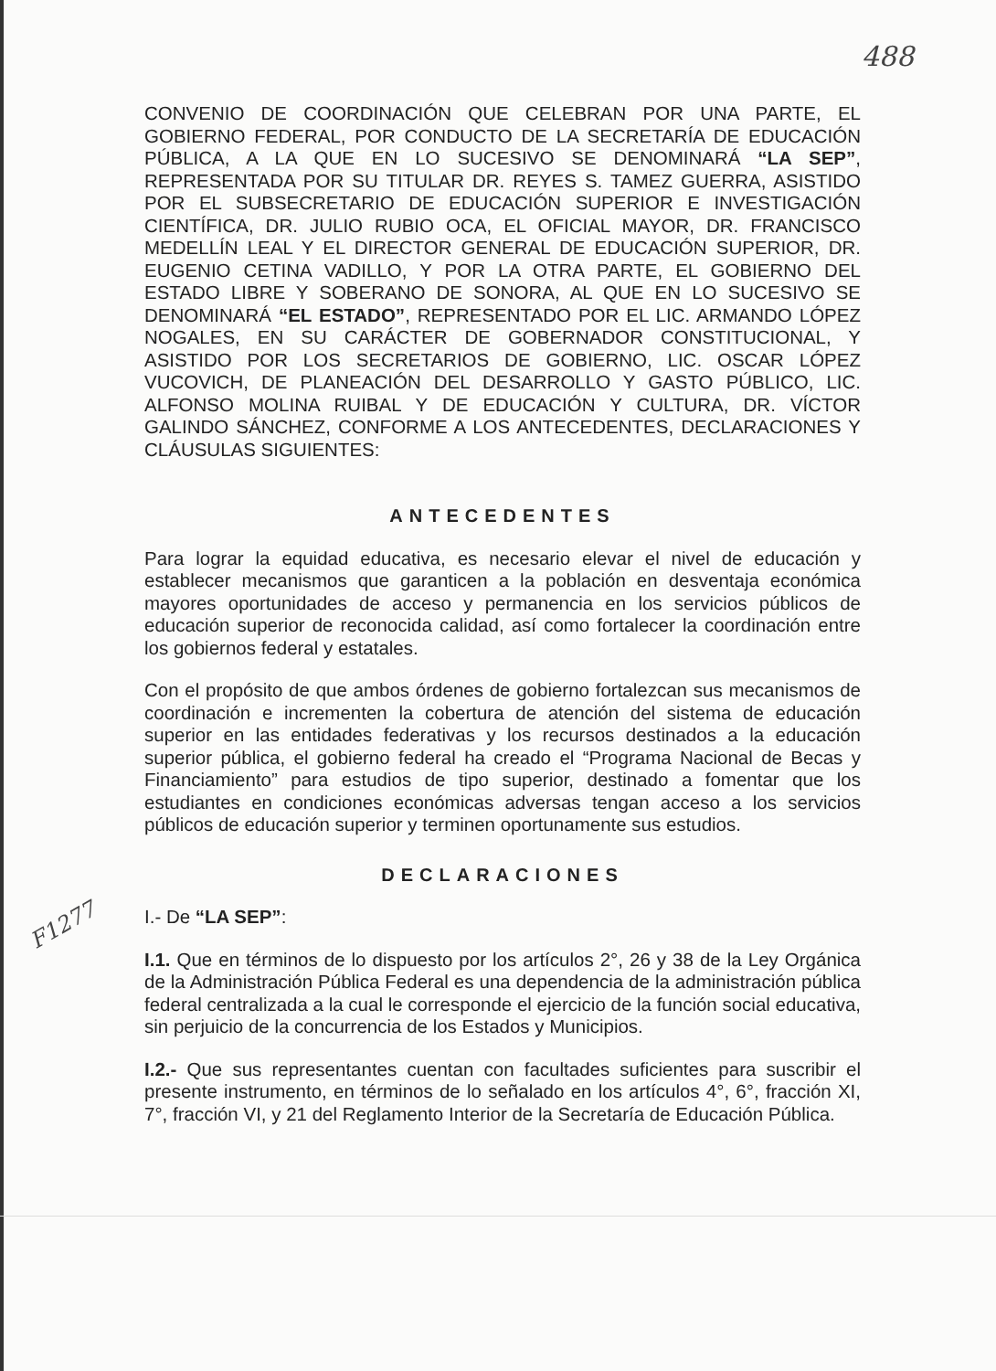488
F1277
CONVENIO DE COORDINACIÓN QUE CELEBRAN POR UNA PARTE, EL GOBIERNO FEDERAL, POR CONDUCTO DE LA SECRETARÍA DE EDUCACIÓN PÚBLICA, A LA QUE EN LO SUCESIVO SE DENOMINARÁ “LA SEP”, REPRESENTADA POR SU TITULAR DR. REYES S. TAMEZ GUERRA, ASISTIDO POR EL SUBSECRETARIO DE EDUCACIÓN SUPERIOR E INVESTIGACIÓN CIENTÍFICA, DR. JULIO RUBIO OCA, EL OFICIAL MAYOR, DR. FRANCISCO MEDELLÍN LEAL Y EL DIRECTOR GENERAL DE EDUCACIÓN SUPERIOR, DR. EUGENIO CETINA VADILLO, Y POR LA OTRA PARTE, EL GOBIERNO DEL ESTADO LIBRE Y SOBERANO DE SONORA, AL QUE EN LO SUCESIVO SE DENOMINARÁ “EL ESTADO”, REPRESENTADO POR EL LIC. ARMANDO LÓPEZ NOGALES, EN SU CARÁCTER DE GOBERNADOR CONSTITUCIONAL, Y ASISTIDO POR LOS SECRETARIOS DE GOBIERNO, LIC. OSCAR LÓPEZ VUCOVICH, DE PLANEACIÓN DEL DESARROLLO Y GASTO PÚBLICO, LIC. ALFONSO MOLINA RUIBAL Y DE EDUCACIÓN Y CULTURA, DR. VÍCTOR GALINDO SÁNCHEZ, CONFORME A LOS ANTECEDENTES, DECLARACIONES Y CLÁUSULAS SIGUIENTES:
ANTECEDENTES
Para lograr la equidad educativa, es necesario elevar el nivel de educación y establecer mecanismos que garanticen a la población en desventaja económica mayores oportunidades de acceso y permanencia en los servicios públicos de educación superior de reconocida calidad, así como fortalecer la coordinación entre los gobiernos federal y estatales.
Con el propósito de que ambos órdenes de gobierno fortalezcan sus mecanismos de coordinación e incrementen la cobertura de atención del sistema de educación superior en las entidades federativas y los recursos destinados a la educación superior pública, el gobierno federal ha creado el “Programa Nacional de Becas y Financiamiento” para estudios de tipo superior, destinado a fomentar que los estudiantes en condiciones económicas adversas tengan acceso a los servicios públicos de educación superior y terminen oportunamente sus estudios.
DECLARACIONES
I.- De “LA SEP”:
I.1. Que en términos de lo dispuesto por los artículos 2°, 26 y 38 de la Ley Orgánica de la Administración Pública Federal es una dependencia de la administración pública federal centralizada a la cual le corresponde el ejercicio de la función social educativa, sin perjuicio de la concurrencia de los Estados y Municipios.
I.2.- Que sus representantes cuentan con facultades suficientes para suscribir el presente instrumento, en términos de lo señalado en los artículos 4°, 6°, fracción XI, 7°, fracción VI, y 21 del Reglamento Interior de la Secretaría de Educación Pública.